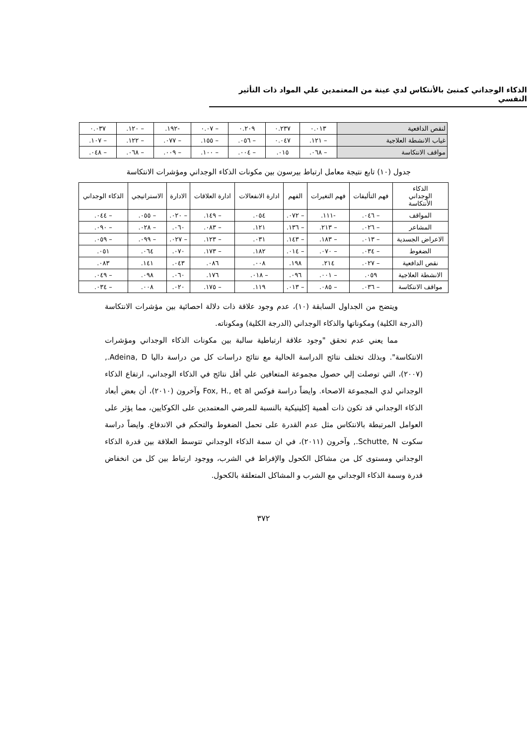الذكاء الوجداني كمنبئ بالأنتكاس لدي عينة من المعتمدين علي المواد ذات التأثير النفسي
| لنقص الدافعية | ٠.٠١٣ | ٠.٢٣٧ | ٠.٢٠٩ | – ٠.٠٧ | -١٩٢. | – ١٢٠. | ٠.٠٣٧ |
| غياب الانشطة العلاجية | – ١٢١. | ٠.٠٤٧ | – ٠٥٦. | – ١٥٥. | – ٠٧٧. | – ١٢٢. | – ١٠٧. |
| مواقف الانتكاسة | – ٠٦٨. | ٠١٥. | – ٠٠٤. | – ١٠٠. | – ٠٠٩. | – ٠٦٨. | – ٠٤٨. |
جدول (١٠) تابع نتيجة معامل ارتباط بيرسون بين مكونات الذكاء الوجداني ومؤشرات الانتكاسة
| الذكاء الوجداني الأنتكاسة | فهم التأليفات | فهم التغيرات | الفهم | ادارة الانفعالات | ادارة العلاقات | الادارة | الاستراتيجي | الذكاء الوجداني |
| --- | --- | --- | --- | --- | --- | --- | --- | --- |
| المواقف | – ٠٤٦. | -١١١. | – ٠٧٢. | ٠٥٤. | – ١٤٩. | – ٠٢٠. | – ٠٥٥. | – ٠٤٤. |
| المشاعر | – ٠٢٦. | – ٢١٣. | – ١٣٦. | ١٢١. | – ٠٨٣. | ٠٦٠. | – ٠٢٨. | – ٠٩٠. |
| الاعراض الجسدية | – ٠١٣. | – ١٨٣. | – ١٤٣. | ٠٣١. | – ١٢٣. | – ٠٢٧. | – ٠٩٩. | – ٠٥٩. |
| الضغوط | – ٠٣٤. | – ٠٧٠. | – ٠١٤. | ١٨٢. | – ١٧٣. | ٠٧٠. | ٠٦٤. | ٠٥١. |
| نقص الدافعية | – ٠٢٧. | ٢١٤. | ١٩٨. | ٠٠٨. | ٠٨٦. | ٠٤٣. | ١٤١. | ٠٨٣. |
| الانشطة العلاجية | ٠٥٩. | – ٠٠١. | ٠٩٦. | – ٠١٨. | ١٧٦. | ٠٦٠. | ٠٩٨. | – ٠٤٩. |
| مواقف الانتكاسة | – ٠٣٦. | – ٠٨٥. | – ٠١٣. | ١١٩. | – ١٧٥. | ٠٢٠. | ٠٠٨. | – ٠٣٤. |
ويتضح من الجداول السابقة (١٠)، عدم وجود علاقة ذات دلالة احصائية بين مؤشرات الانتكاسة (الدرجة الكلية) ومكوناتها والذكاء الوجداني (الدرجة الكلية) ومكوناته.
مما يعني عدم تحقق "وجود علاقة ارتباطية سالبة بين مكونات الذكاء الوجداني ومؤشرات الانتكاسة". وبذلك تختلف نتائج الدراسة الحالية مع نتائج دراسات كل من دراسة داليا Adeina, D., (٢٠٠٧)، التي توصلت إلي حصول مجموعة المتعافين علي أقل نتائج في الذكاء الوجداني، ارتفاع الذكاء الوجداني لدي المجموعة الاصحاء. وايضاً دراسة فوكس Fox, H., et al وآخرون (٢٠١٠)، أن بعض أبعاد الذكاء الوجداني قد تكون ذات أهمية إكلينيكية بالنسبة للمرضي المعتمدين على الكوكايين، مما يؤثر على العوامل المرتبطة بالانتكاس مثل عدم القدرة على تحمل الضغوط والتحكم في الاندفاع. وايضاً دراسة سكوت Schutte, N., وآخرون (٢٠١١)، في ان سمة الذكاء الوجداني تتوسط العلاقة بين قدرة الذكاء الوجداني ومستوى كل من مشاكل الكحول والإفراط في الشرب، ووجود ارتباط بين كل من انخفاض قدرة وسمة الذكاء الوجداني مع الشرب و المشاكل المتعلقة بالكحول.
٣٧٢